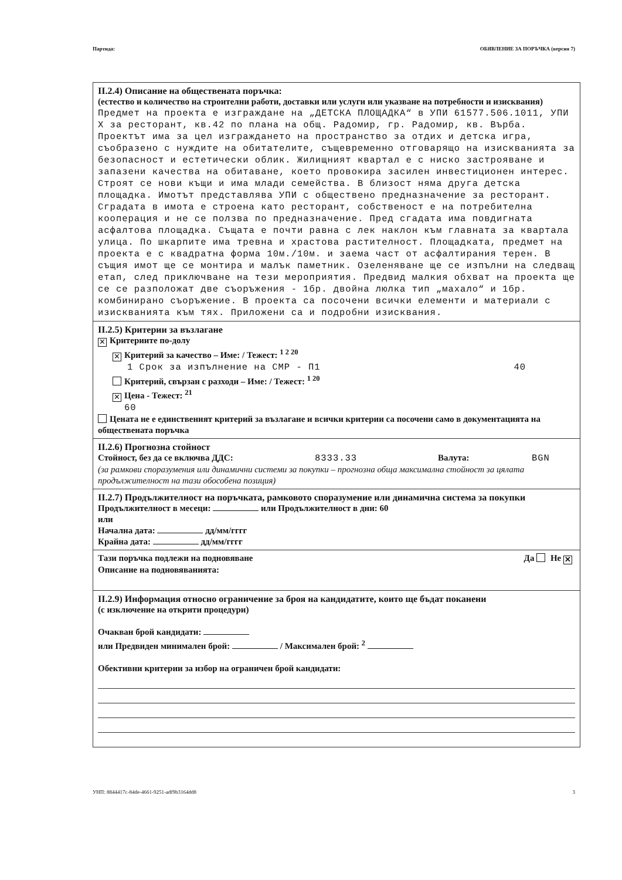Партида: ОБЯВЛЕНИЕ ЗА ПОРЪЧКА (версия 7)
II.2.4) Описание на обществената поръчка:
(естество и количество на строителни работи, доставки или услуги или указване на потребности и изисквания)
Предмет на проекта е изграждане на „ДЕТСКА ПЛОЩАДКА“ в УПИ 61577.506.1011, УПИ X за ресторант, кв.42 по плана на общ. Радомир, гр. Радомир, кв. Върба. Проектът има за цел изграждането на пространство за отдих и детска игра, съобразено с нуждите на обитателите, същевременно отговарящо на изискванията за безопасност и естетически облик. Жилищният квартал е с ниско застрояване и запазени качества на обитаване, което провокира засилен инвестиционен интерес. Строят се нови къщи и има млади семейства. В близост няма друга детска площадка. Имотът представлява УПИ с обществено предназначение за ресторант. Сградата в имота е строена като ресторант, собственост е на потребителна кооперация и не се ползва по предназначение. Пред сгадата има повдигната асфалтова площадка. Същата е почти равна с лек наклон към главната за квартала улица. По шкарпите има тревна и храстова растителност. Площадката, предмет на проекта е с квадратна форма 10м./10м. и заема част от асфалтирания терен. В същия имот ще се монтира и малък паметник. Озеленяване ще се изпълни на следващ етап, след приключване на тези мероприятия. Предвид малкия обхват на проекта ще се се разположат две съоръжения - 1бр. двойна люлка тип „махало“ и 1бр. комбинирано съоръжение. В проекта са посочени всички елементи и материали с изискванията към тях. Приложени са и подробни изисквания.
II.2.5) Критерии за възлагане
✕ Критериите по-долу
✕ Критерий за качество – Име: / Тежест: <sup>1 2 20</sup>
1 Срок за изпълнение на СМР - П1 40
Критерий, свързан с разходи – Име: / Тежест: <sup>1 20</sup>
✕ Цена - Тежест: <sup>21</sup>
60
Цената не е единственият критерий за възлагане и всички критерии са посочени само в документацията на обществената поръчка
II.2.6) Прогнозна стойност
Стойност, без да се включва ДДС: 8333.33 Валута: BGN
(за рамкови споразумения или динамични системи за покупки – прогнозна обща максимална стойност за цялата продължителност на тази обособена позиция)
II.2.7) Продължителност на поръчката, рамковото споразумение или динамична система за покупки
Продължителност в месеци: или Продължителност в дни: 60
или
Начална дата: дд/мм/гггг
Крайна дата: дд/мм/гггг
Тази поръчка подлежи на подновяване Да Не ✕
Описание на подновяванията:
II.2.9) Информация относно ограничение за броя на кандидатите, които ще бъдат поканени
(с изключение на открити процедури)
Очакван брой кандидати:
или Предвиден минимален брой: / Максимален брой: <sup>2</sup>
Обективни критерии за избор на ограничен брой кандидати:
УНП: 8844417c-84de-4661-9251-adf9b3164dd8 3